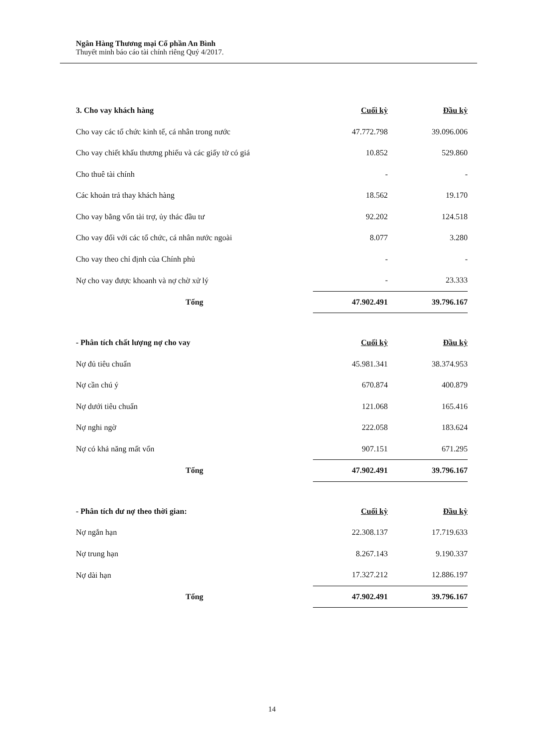Ngân Hàng Thương mại Cổ phần An Bình
Thuyết minh báo cáo tài chính riêng Quý 4/2017.
| 3. Cho vay khách hàng | Cuối kỳ | Đầu kỳ |
| --- | --- | --- |
| Cho vay các tổ chức kinh tế, cá nhân trong nước | 47.772.798 | 39.096.006 |
| Cho vay chiết khấu thương phiếu và các giấy tờ có giá | 10.852 | 529.860 |
| Cho thuê tài chính | - | - |
| Các khoản trả thay khách hàng | 18.562 | 19.170 |
| Cho vay bằng vốn tài trợ, ủy thác đầu tư | 92.202 | 124.518 |
| Cho vay đối với các tổ chức, cá nhân nước ngoài | 8.077 | 3.280 |
| Cho vay theo chỉ định của Chính phủ | - | - |
| Nợ cho vay được khoanh và nợ chờ xử lý | - | 23.333 |
| Tổng | 47.902.491 | 39.796.167 |
| - Phân tích chất lượng nợ cho vay | Cuối kỳ | Đầu kỳ |
| --- | --- | --- |
| Nợ đủ tiêu chuẩn | 45.981.341 | 38.374.953 |
| Nợ cần chú ý | 670.874 | 400.879 |
| Nợ dưới tiêu chuẩn | 121.068 | 165.416 |
| Nợ nghi ngờ | 222.058 | 183.624 |
| Nợ có khả năng mất vốn | 907.151 | 671.295 |
| Tổng | 47.902.491 | 39.796.167 |
| - Phân tích dư nợ theo thời gian: | Cuối kỳ | Đầu kỳ |
| --- | --- | --- |
| Nợ ngắn hạn | 22.308.137 | 17.719.633 |
| Nợ trung hạn | 8.267.143 | 9.190.337 |
| Nợ dài hạn | 17.327.212 | 12.886.197 |
| Tổng | 47.902.491 | 39.796.167 |
14